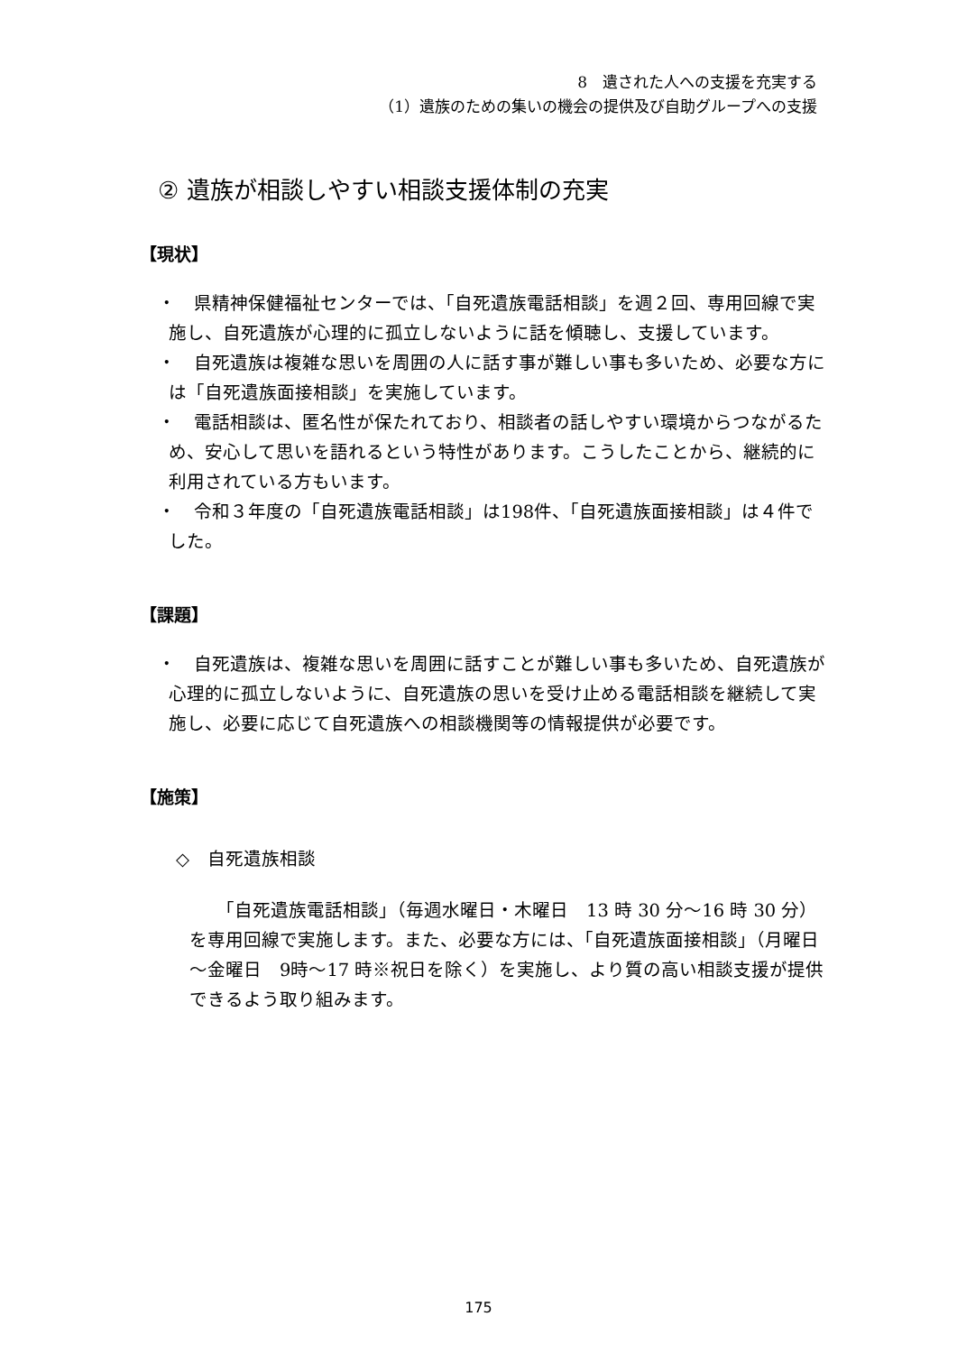8　遺された人への支援を充実する
（1）遺族のための集いの機会の提供及び自助グループへの支援
② 遺族が相談しやすい相談支援体制の充実
【現状】
・　県精神保健福祉センターでは、「自死遺族電話相談」を週２回、専用回線で実施し、自死遺族が心理的に孤立しないように話を傾聴し、支援しています。
・　自死遺族は複雑な思いを周囲の人に話す事が難しい事も多いため、必要な方には「自死遺族面接相談」を実施しています。
・　電話相談は、匿名性が保たれており、相談者の話しやすい環境からつながるため、安心して思いを語れるという特性があります。こうしたことから、継続的に利用されている方もいます。
・　令和３年度の「自死遺族電話相談」は198件、「自死遺族面接相談」は４件でした。
【課題】
・　自死遺族は、複雑な思いを周囲に話すことが難しい事も多いため、自死遺族が心理的に孤立しないように、自死遺族の思いを受け止める電話相談を継続して実施し、必要に応じて自死遺族への相談機関等の情報提供が必要です。
【施策】
◇　自死遺族相談
「自死遺族電話相談」（毎週水曜日・木曜日　13 時 30 分～16 時 30 分）を専用回線で実施します。また、必要な方には、「自死遺族面接相談」（月曜日～金曜日　9時～17 時※祝日を除く）を実施し、より質の高い相談支援が提供できるよう取り組みます。
175